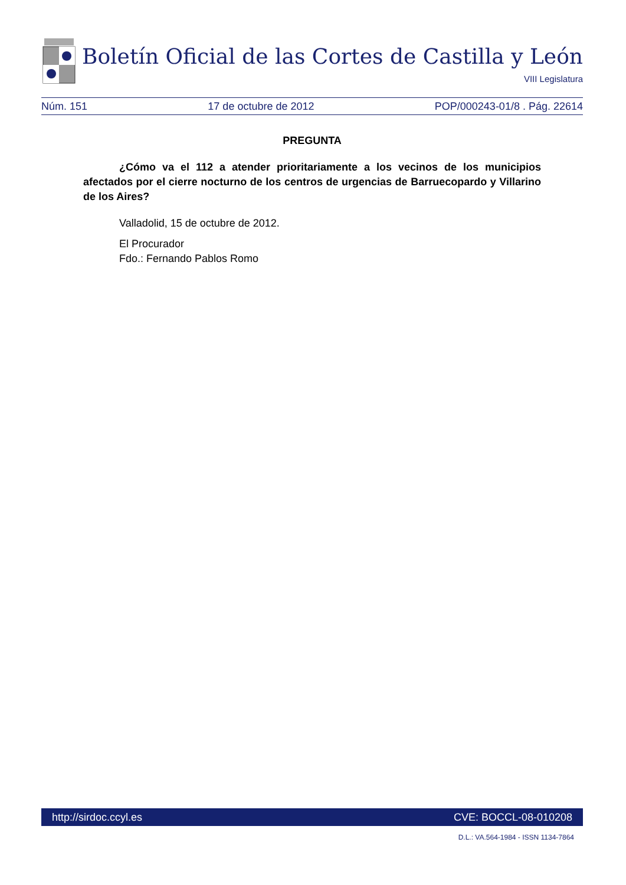Boletín Oficial de las Cortes de Castilla y León
VIII Legislatura
Núm. 151 17 de octubre de 2012 POP/000243-01/8 . Pág. 22614
PREGUNTA
¿Cómo va el 112 a atender prioritariamente a los vecinos de los municipios afectados por el cierre nocturno de los centros de urgencias de Barruecopardo y Villarino de los Aires?
Valladolid, 15 de octubre de 2012.
El Procurador
Fdo.: Fernando Pablos Romo
http://sirdoc.ccyl.es CVE: BOCCL-08-010208
D.L.: VA.564-1984 - ISSN 1134-7864